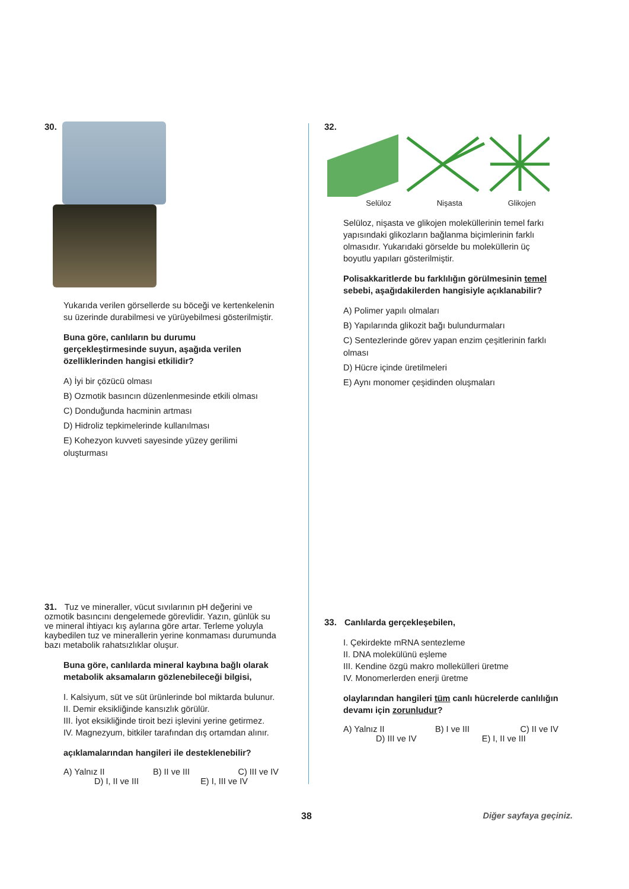30.
Yukarıda verilen görsellerde su böceği ve kertenkelenin su üzerinde durabilmesi ve yürüyebilmesi gösterilmiştir.
Buna göre, canlıların bu durumu gerçekleştirmesinde suyun, aşağıda verilen özelliklerinden hangisi etkilidir?
A) İyi bir çözücü olması
B) Ozmotik basıncın düzenlenmesinde etkili olması
C) Donduğunda hacminin artması
D) Hidroliz tepkimelerinde kullanılması
E) Kohezyon kuvveti sayesinde yüzey gerilimi oluşturması
31. Tuz ve mineraller, vücut sıvılarının pH değerini ve ozmotik basıncını dengelemede görevlidir. Yazın, günlük su ve mineral ihtiyacı kış aylarına göre artar. Terleme yoluyla kaybedilen tuz ve minerallerin yerine konmaması durumunda bazı metabolik rahatsızlıklar oluşur.
Buna göre, canlılarda mineral kaybına bağlı olarak metabolik aksamaların gözlenebileceği bilgisi,
I. Kalsiyum, süt ve süt ürünlerinde bol miktarda bulunur.
II. Demir eksikliğinde kansızlık görülür.
III. İyot eksikliğinde tiroit bezi işlevini yerine getirmez.
IV. Magnezyum, bitkiler tarafından dış ortamdan alınır.
açıklamalarından hangileri ile desteklenebilir?
A) Yalnız II B) II ve III C) III ve IV
D) I, II ve III E) I, III ve IV
32.
Selüloz Nişasta Glikojen
Selüloz, nişasta ve glikojen moleküllerinin temel farkı yapısındaki glikozların bağlanma biçimlerinin farklı olmasıdır. Yukarıdaki görselde bu moleküllerin üç boyutlu yapıları gösterilmiştir.
Polisakkaritlerde bu farklılığın görülmesinin temel sebebi, aşağıdakilerden hangisiyle açıklanabilir?
A) Polimer yapılı olmaları
B) Yapılarında glikozit bağı bulundurmaları
C) Sentezlerinde görev yapan enzim çeşitlerinin farklı olması
D) Hücre içinde üretilmeleri
E) Aynı monomer çeşidinden oluşmaları
33. Canlılarda gerçekleşebilen,
I. Çekirdekte mRNA sentezleme
II. DNA molekülünü eşleme
III. Kendine özgü makro mollekülleri üretme
IV. Monomerlerden enerji üretme
olaylarından hangileri tüm canlı hücrelerde canlılığın devamı için zorunludur?
A) Yalnız II B) I ve III C) II ve IV
D) III ve IV E) I, II ve III
38 Diğer sayfaya geçiniz.